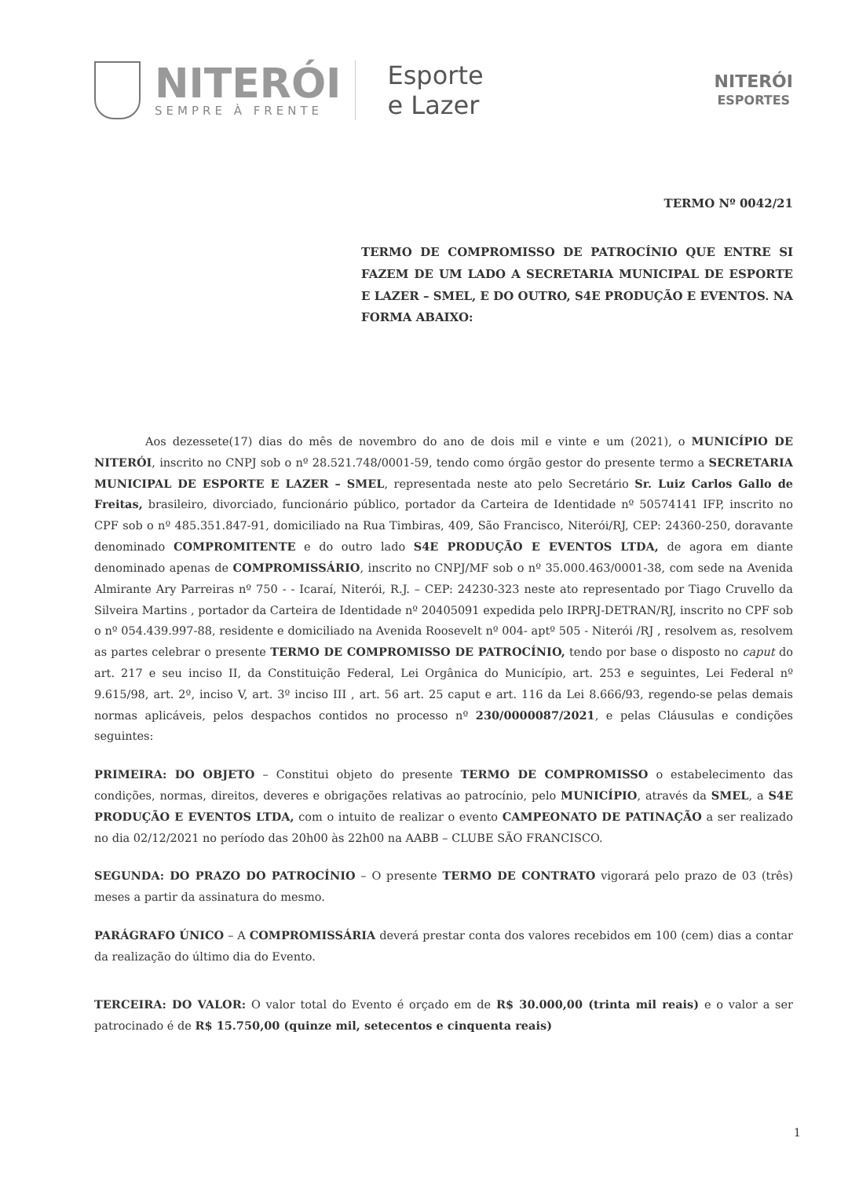NITERÓI
SEMPRE À FRENTE
Esporte
e Lazer
NITERÓI
ESPORTES
TERMO Nº 0042/21
TERMO DE COMPROMISSO DE PATROCÍNIO QUE ENTRE SI FAZEM DE UM LADO A SECRETARIA MUNICIPAL DE ESPORTE E LAZER – SMEL, E DO OUTRO, S4E PRODUÇÃO E EVENTOS. NA FORMA ABAIXO:
Aos dezessete(17) dias do mês de novembro do ano de dois mil e vinte e um (2021), o MUNICÍPIO DE NITERÓI, inscrito no CNPJ sob o nº 28.521.748/0001-59, tendo como órgão gestor do presente termo a SECRETARIA MUNICIPAL DE ESPORTE E LAZER – SMEL, representada neste ato pelo Secretário Sr. Luiz Carlos Gallo de Freitas, brasileiro, divorciado, funcionário público, portador da Carteira de Identidade nº 50574141 IFP, inscrito no CPF sob o nº 485.351.847-91, domiciliado na Rua Timbiras, 409, São Francisco, Niterói/RJ, CEP: 24360-250, doravante denominado COMPROMITENTE e do outro lado S4E PRODUÇÃO E EVENTOS LTDA, de agora em diante denominado apenas de COMPROMISSÁRIO, inscrito no CNPJ/MF sob o nº 35.000.463/0001-38, com sede na Avenida Almirante Ary Parreiras nº 750 - - Icaraí, Niterói, R.J. – CEP: 24230-323 neste ato representado por Tiago Cruvello da Silveira Martins , portador da Carteira de Identidade nº 20405091 expedida pelo IRPRJ-DETRAN/RJ, inscrito no CPF sob o nº 054.439.997-88, residente e domiciliado na Avenida Roosevelt nº 004- aptº 505 - Niterói /RJ , resolvem as, resolvem as partes celebrar o presente TERMO DE COMPROMISSO DE PATROCÍNIO, tendo por base o disposto no caput do art. 217 e seu inciso II, da Constituição Federal, Lei Orgânica do Município, art. 253 e seguintes, Lei Federal nº 9.615/98, art. 2º, inciso V, art. 3º inciso III , art. 56 art. 25 caput e art. 116 da Lei 8.666/93, regendo-se pelas demais normas aplicáveis, pelos despachos contidos no processo nº 230/0000087/2021, e pelas Cláusulas e condições seguintes:
PRIMEIRA: DO OBJETO – Constitui objeto do presente TERMO DE COMPROMISSO o estabelecimento das condições, normas, direitos, deveres e obrigações relativas ao patrocínio, pelo MUNICÍPIO, através da SMEL, a S4E PRODUÇÃO E EVENTOS LTDA, com o intuito de realizar o evento CAMPEONATO DE PATINAÇÃO a ser realizado no dia 02/12/2021 no período das 20h00 às 22h00 na AABB – CLUBE SÃO FRANCISCO.
SEGUNDA: DO PRAZO DO PATROCÍNIO – O presente TERMO DE CONTRATO vigorará pelo prazo de 03 (três) meses a partir da assinatura do mesmo.
PARÁGRAFO ÚNICO – A COMPROMISSÁRIA deverá prestar conta dos valores recebidos em 100 (cem) dias a contar da realização do último dia do Evento.
TERCEIRA: DO VALOR: O valor total do Evento é orçado em de R$ 30.000,00 (trinta mil reais) e o valor a ser patrocinado é de R$ 15.750,00 (quinze mil, setecentos e cinquenta reais)
1